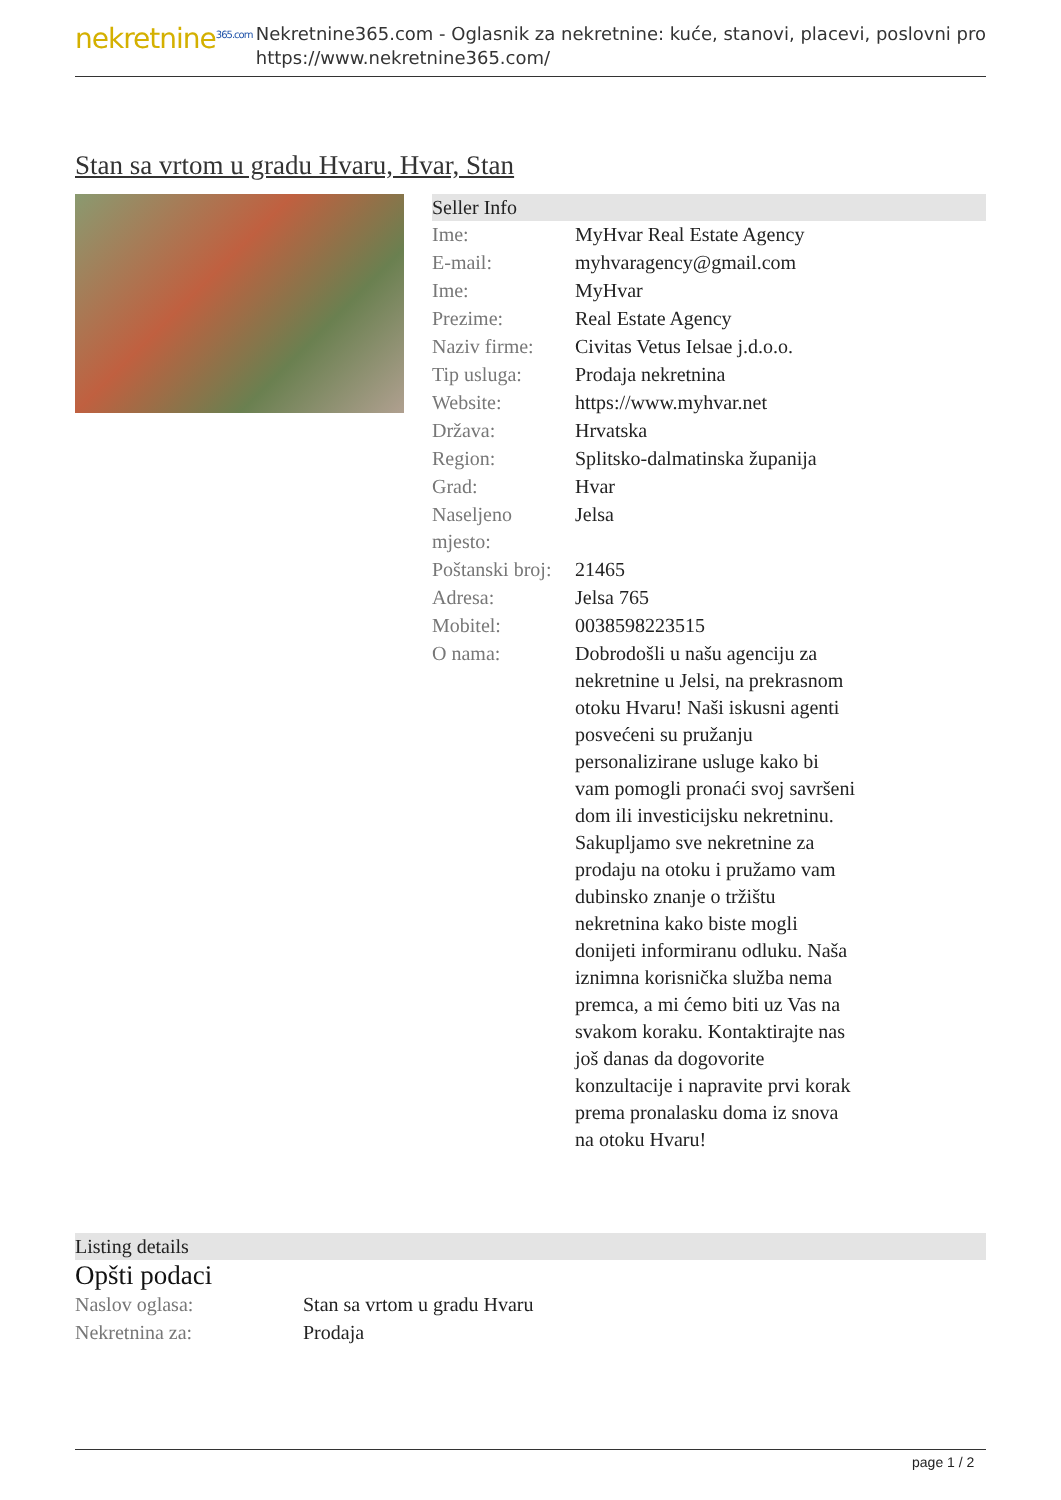nekretnine<sup>365.com</sup>
Nekretnine365.com - Oglasnik za nekretnine: kuće, stanovi, placevi, poslovni pro
https://www.nekretnine365.com/
Stan sa vrtom u gradu Hvaru, Hvar, Stan
Seller Info
| Ime: | MyHvar Real Estate Agency |
| E-mail: | myhvaragency@gmail.com |
| Ime: | MyHvar |
| Prezime: | Real Estate Agency |
| Naziv firme: | Civitas Vetus Ielsae j.d.o.o. |
| Tip usluga: | Prodaja nekretnina |
| Website: | https://www.myhvar.net |
| Država: | Hrvatska |
| Region: | Splitsko-dalmatinska županija |
| Grad: | Hvar |
| Naseljeno mjesto: | Jelsa |
| Poštanski broj: | 21465 |
| Adresa: | Jelsa 765 |
| Mobitel: | 0038598223515 |
| O nama: | Dobrodošli u našu agenciju za nekretnine u Jelsi, na prekrasnom otoku Hvaru! Naši iskusni agenti posvećeni su pružanju personalizirane usluge kako bi vam pomogli pronaći svoj savršeni dom ili investicijsku nekretninu. Sakupljamo sve nekretnine za prodaju na otoku i pružamo vam dubinsko znanje o tržištu nekretnina kako biste mogli donijeti informiranu odluku. Naša iznimna korisnička služba nema premca, a mi ćemo biti uz Vas na svakom koraku. Kontaktirajte nas još danas da dogovorite konzultacije i napravite prvi korak prema pronalasku doma iz snova na otoku Hvaru! |
Listing details
Opšti podaci
| Naslov oglasa: | Stan sa vrtom u gradu Hvaru |
| Nekretnina za: | Prodaja |
page 1 / 2